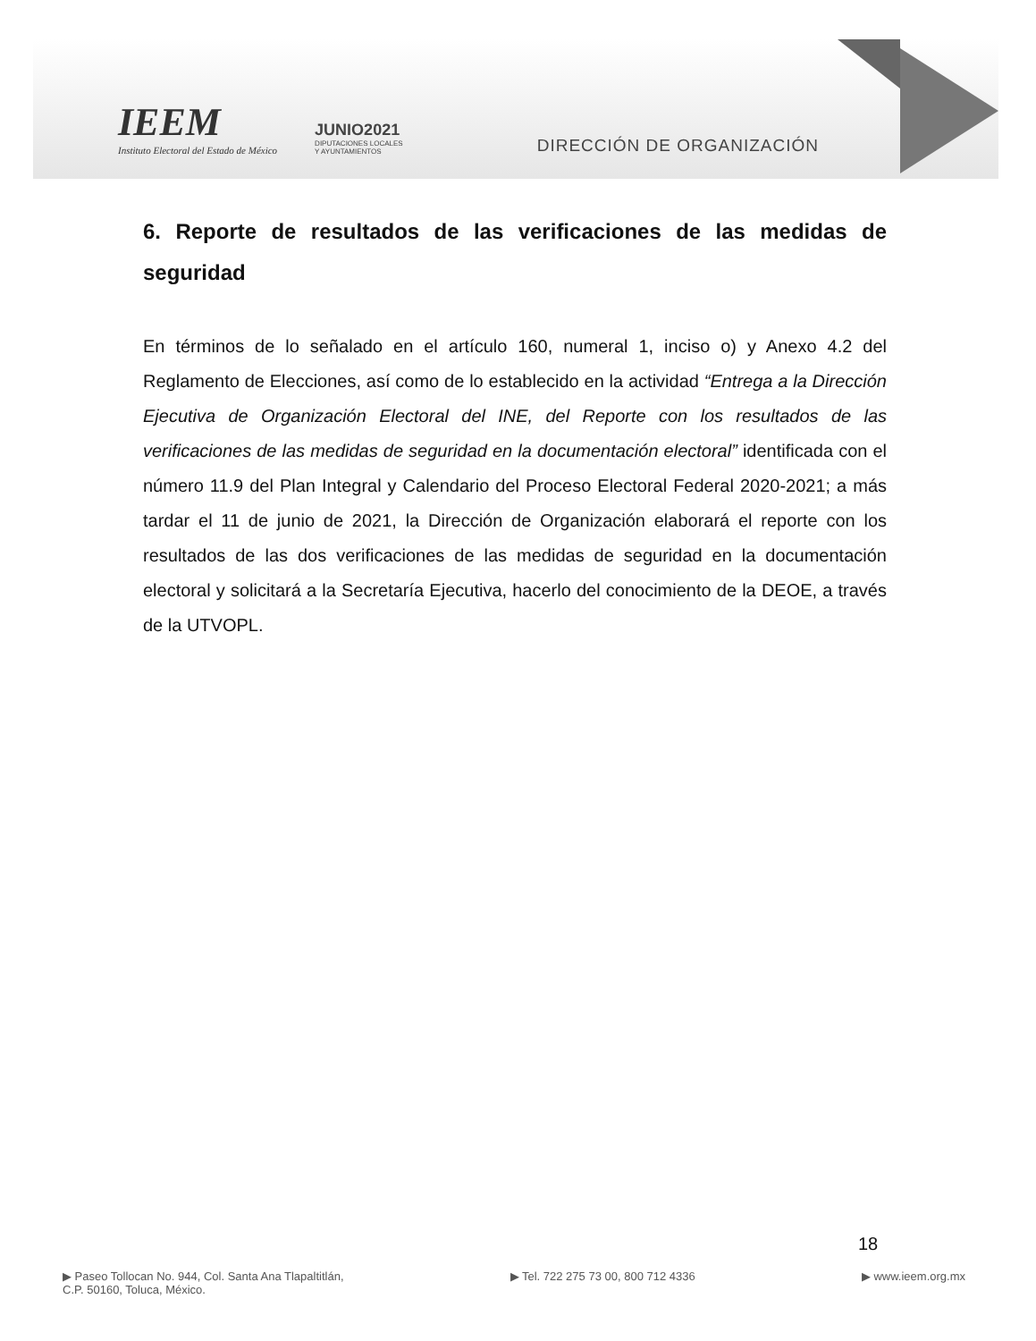IEEM
Instituto Electoral del Estado de México
JUNIO2021
DIPUTACIONES LOCALES
Y AYUNTAMIENTOS
DIRECCIÓN DE ORGANIZACIÓN
6. Reporte de resultados de las verificaciones de las medidas de seguridad
En términos de lo señalado en el artículo 160, numeral 1, inciso o) y Anexo 4.2 del Reglamento de Elecciones, así como de lo establecido en la actividad “Entrega a la Dirección Ejecutiva de Organización Electoral del INE, del Reporte con los resultados de las verificaciones de las medidas de seguridad en la documentación electoral” identificada con el número 11.9 del Plan Integral y Calendario del Proceso Electoral Federal 2020-2021; a más tardar el 11 de junio de 2021, la Dirección de Organización elaborará el reporte con los resultados de las dos verificaciones de las medidas de seguridad en la documentación electoral y solicitará a la Secretaría Ejecutiva, hacerlo del conocimiento de la DEOE, a través de la UTVOPL.
18
▶ Paseo Tollocan No. 944, Col. Santa Ana Tlapaltitlán,
C.P. 50160, Toluca, México.
▶ Tel. 722 275 73 00, 800 712 4336
▶ www.ieem.org.mx